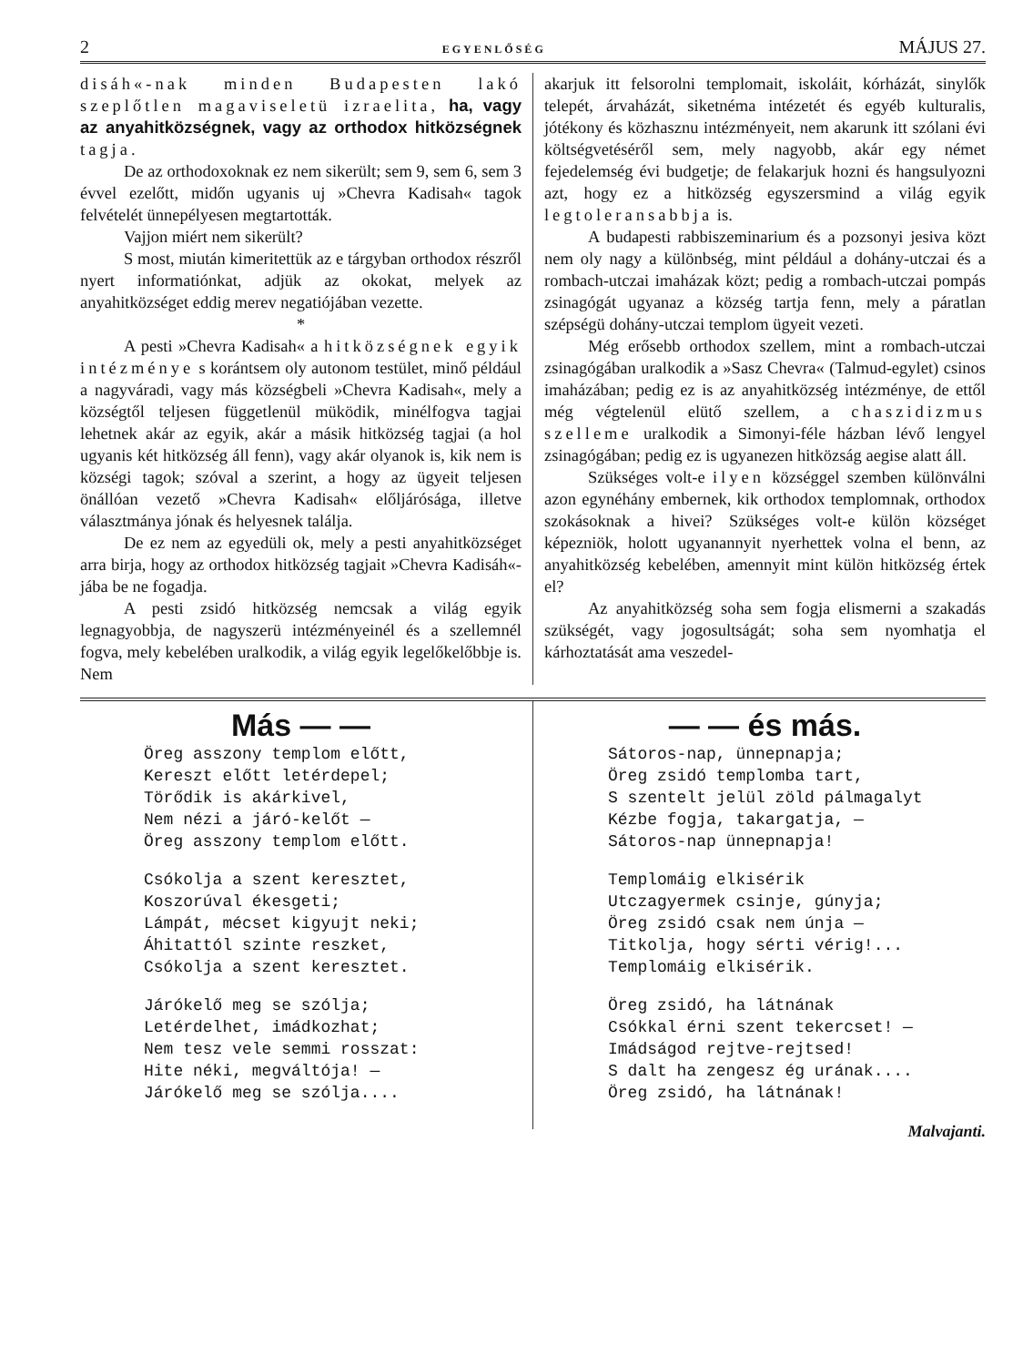2 EGYENLŐSÉG MÁJUS 27.
disáh«-nak minden Budapesten lakó szeplőtlen magaviseletü izraelita, ha, vagy az anyahitközségnek, vagy az orthodox hitközségnek tagja.
De az orthodoxoknak ez nem sikerült; sem 9, sem 6, sem 3 évvel ezelőtt, midőn ugyanis uj »Chevra Kadisah« tagok felvételét ünnepélyesen megtartották.
Vajjon miért nem sikerült?
S most, miután kimeritettük az e tárgyban orthodox részről nyert informatiónkat, adjük az okokat, melyek az anyahitközséget eddig merev negatiójában vezette.
*
A pesti »Chevra Kadisah« a hitközségnek egyik intézménye s korántsem oly autonom testület, minő például a nagyváradi, vagy más községbeli »Chevra Kadisah«, mely a községtől teljesen függetlenül müködik, minélfogva tagjai lehetnek akár az egyik, akár a másik hitközség tagjai (a hol ugyanis két hitközség áll fenn), vagy akár olyanok is, kik nem is községi tagok; szóval a szerint, a hogy az ügyeit teljesen önállóan vezető »Chevra Kadisah« előljárósága, illetve választmánya jónak és helyesnek találja.
De ez nem az egyedüli ok, mely a pesti anyahitközséget arra birja, hogy az orthodox hitközség tagjait »Chevra Kadisáh«-jába be ne fogadja.
A pesti zsidó hitközség nemcsak a világ egyik legnagyobbja, de nagyszerü intézményeinél és a szellemnél fogva, mely kebelében uralkodik, a világ egyik legelőkelőbbje is. Nem
akarjuk itt felsorolni templomait, iskoláit, kórházát, sinylők telepét, árvaházát, siketnéma intézetét és egyéb kulturalis, jótékony és közhasznu intézményeit, nem akarunk itt szólani évi költségvetéséről sem, mely nagyobb, akár egy német fejedelemség évi budgetje; de felakarjuk hozni és hangsulyozni azt, hogy ez a hitközség egyszersmind a világ egyik legtoleransabbja is.
A budapesti rabbiszeminarium és a pozsonyi jesiva közt nem oly nagy a különbség, mint például a dohány-utczai és a rombach-utczai imaházak közt; pedig a rombach-utczai pompás zsinagógát ugyanaz a község tartja fenn, mely a páratlan szépségü dohány-utczai templom ügyeit vezeti.
Még erősebb orthodox szellem, mint a rombach-utczai zsinagógában uralkodik a »Sasz Chevra« (Talmud-egylet) csinos imaházában; pedig ez is az anyahitközség intézménye, de ettől még végtelenül elütő szellem, a chaszidizmus szelleme uralkodik a Simonyi-féle házban lévő lengyel zsinagógában; pedig ez is ugyanezen hitközság aegise alatt áll.
Szükséges volt-e ilyen községgel szemben különválni azon egynéhány embernek, kik orthodox templomnak, orthodox szokásoknak a hivei? Szükséges volt-e külön községet képezniök, holott ugyanannyit nyerhettek volna el benn, az anyahitközség kebelében, amennyit mint külön hitközség értek el?
Az anyahitközség soha sem fogja elismerni a szakadás szükségét, vagy jogosultságát; soha sem nyomhatja el kárhoztatását ama veszedel-
Más — —
Öreg asszony templom előtt,
Kereszt előtt letérdepel;
Törődik is akárkivel,
Nem nézi a járó-kelőt —
Öreg asszony templom előtt.
Csókolja a szent keresztet,
Koszorúval ékesgeti;
Lámpát, mécset kigyujt neki;
Áhitattól szinte reszket,
Csókolja a szent keresztet.
Járókelő meg se szólja;
Letérdelhet, imádkozhat;
Nem tesz vele semmi rosszat:
Hite néki, megváltója! —
Járókelő meg se szólja....
— — és más.
Sátoros-nap, ünnepnapja;
Öreg zsidó templomba tart,
S szentelt jelül zöld pálmagalyt
Kézbe fogja, takargatja, —
Sátoros-nap ünnepnapja!
Templomáig elkisérik
Utczagyermek csinje, gúnyja;
Öreg zsidó csak nem únja —
Titkolja, hogy sérti vérig!...
Templomáig elkisérik.
Öreg zsidó, ha látnának
Csókkal érni szent tekercset! —
Imádságod rejtve-rejtsed!
S dalt ha zengesz ég urának....
Öreg zsidó, ha látnának!
Malvajanti.